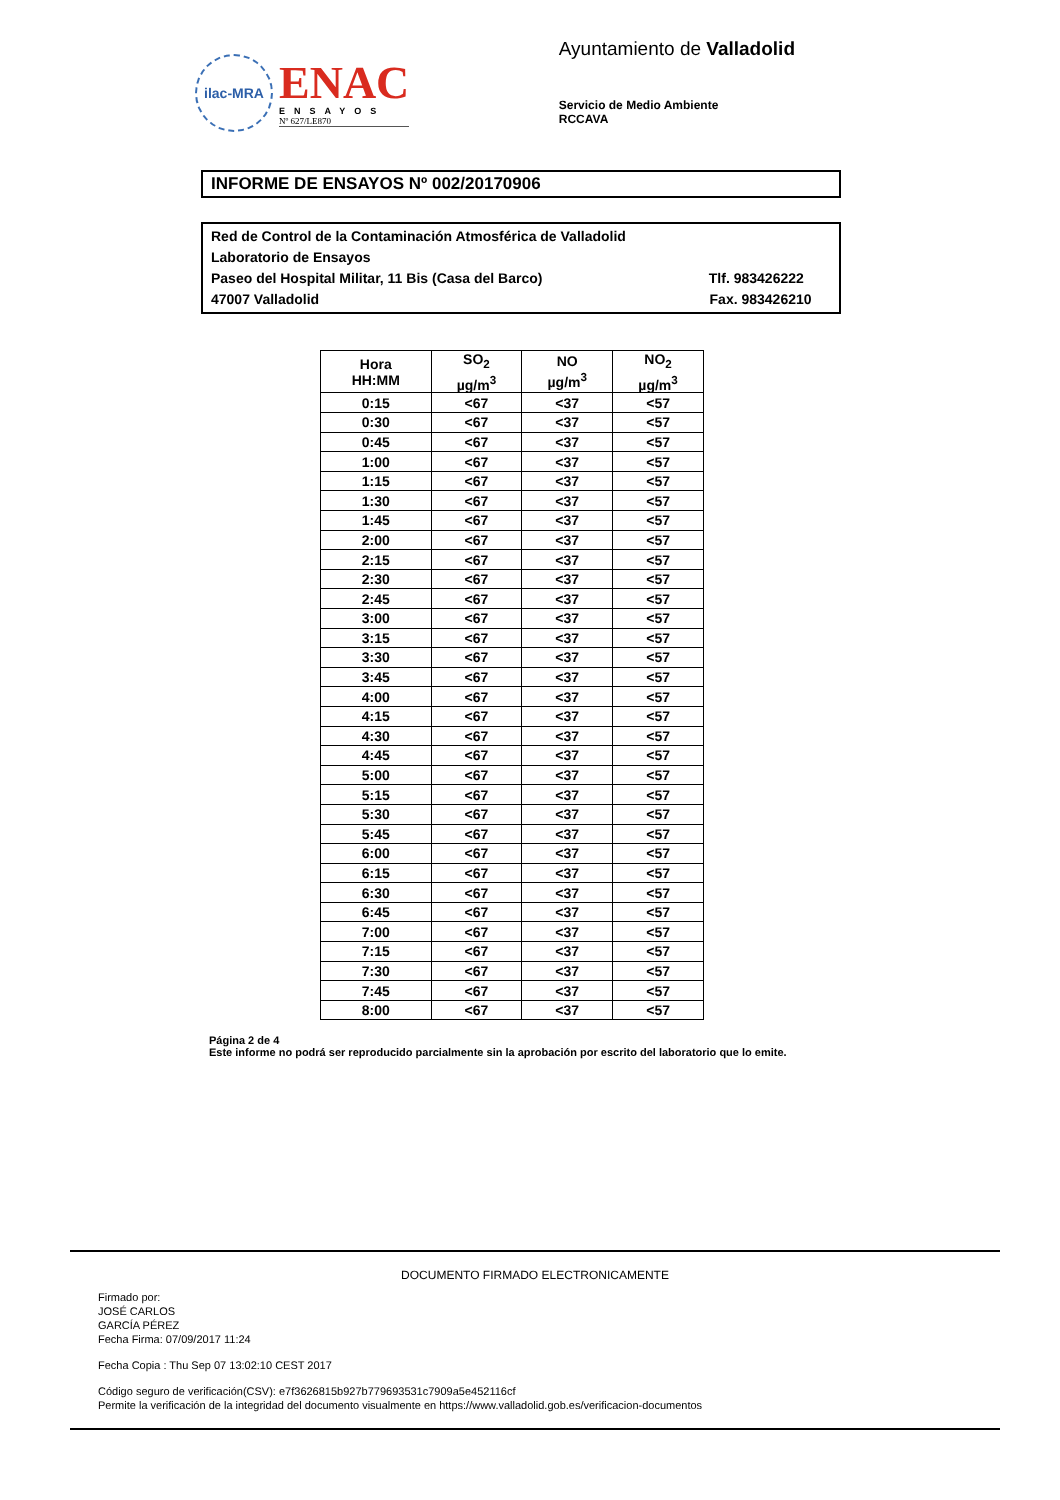ilac-MRA
ENAC
ENSAYOS
Nº 627/LE870
Ayuntamiento de Valladolid
Servicio de Medio Ambiente
RCCAVA
INFORME DE ENSAYOS Nº 002/20170906
Red de Control de la Contaminación Atmosférica de Valladolid
Laboratorio de Ensayos
Paseo del Hospital Militar, 11 Bis (Casa del Barco) Tlf. 983426222
47007 Valladolid Fax. 983426210
| Hora HH:MM | SO<sub>2</sub> µg/m<sup>3</sup> | NO µg/m<sup>3</sup> | NO<sub>2</sub> µg/m<sup>3</sup> |
| --- | --- | --- | --- |
| 0:15 | <67 | <37 | <57 |
| 0:30 | <67 | <37 | <57 |
| 0:45 | <67 | <37 | <57 |
| 1:00 | <67 | <37 | <57 |
| 1:15 | <67 | <37 | <57 |
| 1:30 | <67 | <37 | <57 |
| 1:45 | <67 | <37 | <57 |
| 2:00 | <67 | <37 | <57 |
| 2:15 | <67 | <37 | <57 |
| 2:30 | <67 | <37 | <57 |
| 2:45 | <67 | <37 | <57 |
| 3:00 | <67 | <37 | <57 |
| 3:15 | <67 | <37 | <57 |
| 3:30 | <67 | <37 | <57 |
| 3:45 | <67 | <37 | <57 |
| 4:00 | <67 | <37 | <57 |
| 4:15 | <67 | <37 | <57 |
| 4:30 | <67 | <37 | <57 |
| 4:45 | <67 | <37 | <57 |
| 5:00 | <67 | <37 | <57 |
| 5:15 | <67 | <37 | <57 |
| 5:30 | <67 | <37 | <57 |
| 5:45 | <67 | <37 | <57 |
| 6:00 | <67 | <37 | <57 |
| 6:15 | <67 | <37 | <57 |
| 6:30 | <67 | <37 | <57 |
| 6:45 | <67 | <37 | <57 |
| 7:00 | <67 | <37 | <57 |
| 7:15 | <67 | <37 | <57 |
| 7:30 | <67 | <37 | <57 |
| 7:45 | <67 | <37 | <57 |
| 8:00 | <67 | <37 | <57 |
Página 2 de 4
Este informe no podrá ser reproducido parcialmente sin la aprobación por escrito del laboratorio que lo emite.
DOCUMENTO FIRMADO ELECTRONICAMENTE
Firmado por:
JOSÉ CARLOS
GARCÍA PÉREZ
Fecha Firma: 07/09/2017 11:24
Fecha Copia : Thu Sep 07 13:02:10 CEST 2017
Código seguro de verificación(CSV): e7f3626815b927b779693531c7909a5e452116cf
Permite la verificación de la integridad del documento visualmente en https://www.valladolid.gob.es/verificacion-documentos